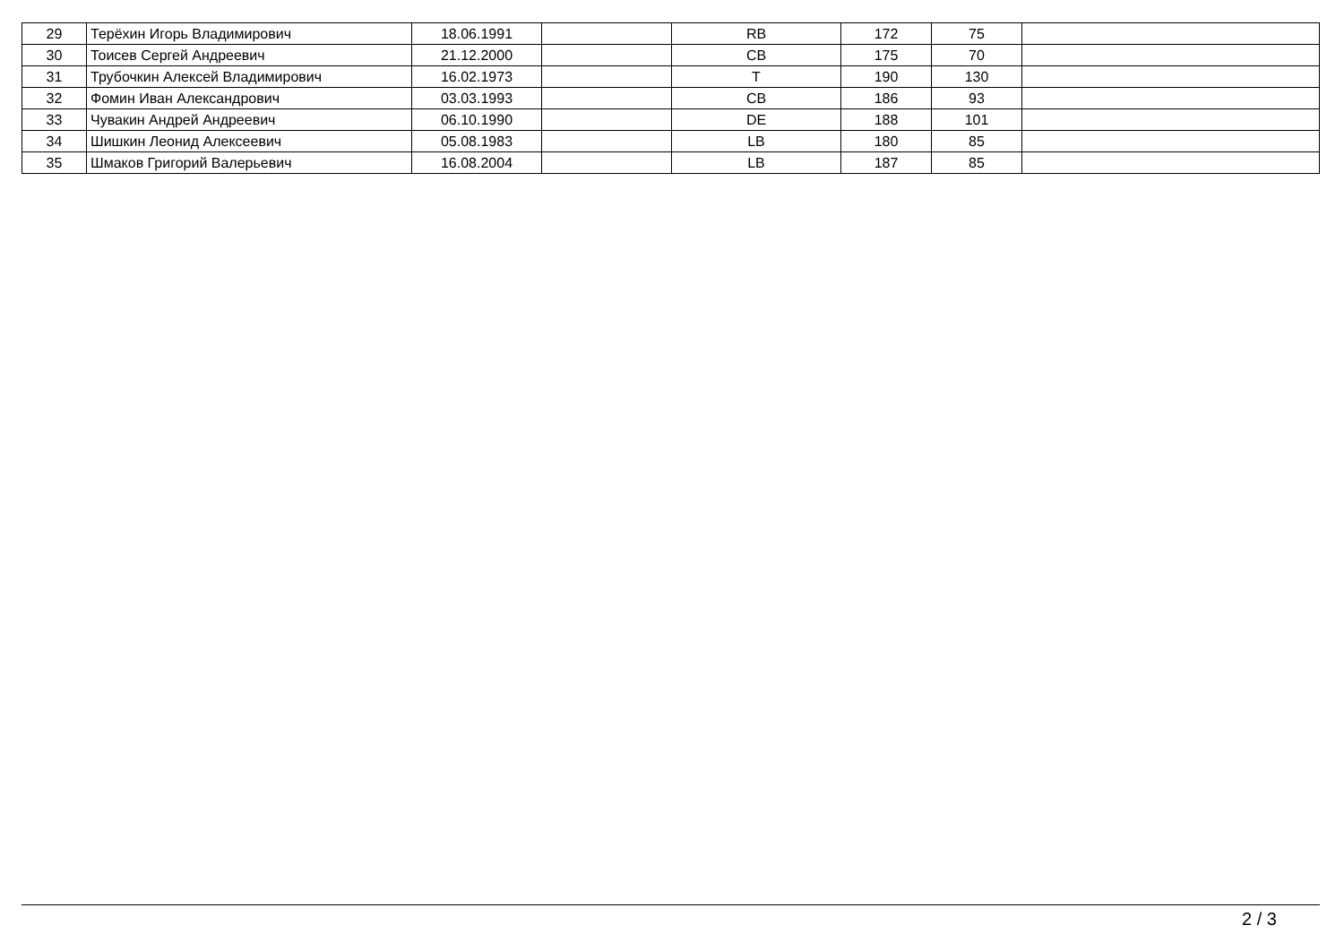| 29 | Терёхин Игорь Владимирович | 18.06.1991 | | RB | 172 | 75 | |
| 30 | Тоисев Сергей Андреевич | 21.12.2000 | | CB | 175 | 70 | |
| 31 | Трубочкин Алексей Владимирович | 16.02.1973 | | T | 190 | 130 | |
| 32 | Фомин Иван Александрович | 03.03.1993 | | CB | 186 | 93 | |
| 33 | Чувакин Андрей Андреевич | 06.10.1990 | | DE | 188 | 101 | |
| 34 | Шишкин Леонид Алексеевич | 05.08.1983 | | LB | 180 | 85 | |
| 35 | Шмаков Григорий Валерьевич | 16.08.2004 | | LB | 187 | 85 | |
2 / 3